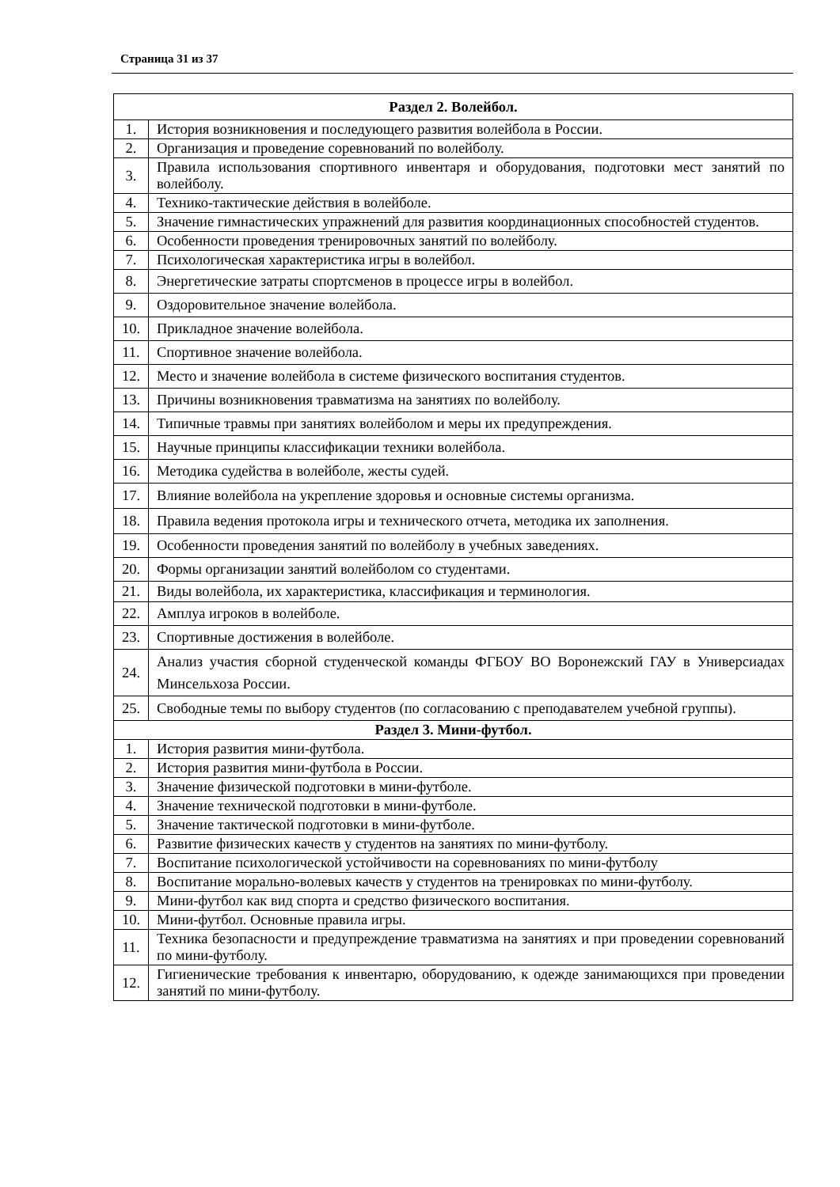Страница 31 из 37
| Раздел 2. Волейбол. | |
| --- | --- |
| 1. | История возникновения и последующего развития волейбола в России. |
| 2. | Организация и проведение соревнований по волейболу. |
| 3. | Правила использования спортивного инвентаря и оборудования, подготовки мест занятий по волейболу. |
| 4. | Технико-тактические действия в волейболе. |
| 5. | Значение гимнастических упражнений для развития координационных способностей студентов. |
| 6. | Особенности проведения тренировочных занятий по волейболу. |
| 7. | Психологическая характеристика игры в волейбол. |
| 8. | Энергетические затраты спортсменов в процессе игры в волейбол. |
| 9. | Оздоровительное значение волейбола. |
| 10. | Прикладное значение волейбола. |
| 11. | Спортивное значение волейбола. |
| 12. | Место и значение волейбола в системе физического воспитания студентов. |
| 13. | Причины возникновения травматизма на занятиях по волейболу. |
| 14. | Типичные травмы при занятиях волейболом и меры их предупреждения. |
| 15. | Научные принципы классификации техники волейбола. |
| 16. | Методика судейства в волейболе, жесты судей. |
| 17. | Влияние волейбола на укрепление здоровья и основные системы организма. |
| 18. | Правила ведения протокола игры и технического отчета, методика их заполнения. |
| 19. | Особенности проведения занятий по волейболу в учебных заведениях. |
| 20. | Формы организации занятий волейболом со студентами. |
| 21. | Виды волейбола, их характеристика, классификация и терминология. |
| 22. | Амплуа игроков в волейболе. |
| 23. | Спортивные достижения в волейболе. |
| 24. | Анализ участия сборной студенческой команды ФГБОУ ВО Воронежский ГАУ в Универсиадах Минсельхоза России. |
| 25. | Свободные темы по выбору студентов (по согласованию с преподавателем учебной группы). |
| Раздел 3. Мини-футбол. | |
| 1. | История развития мини-футбола. |
| 2. | История развития мини-футбола в России. |
| 3. | Значение физической подготовки в мини-футболе. |
| 4. | Значение технической подготовки в мини-футболе. |
| 5. | Значение тактической подготовки в мини-футболе. |
| 6. | Развитие физических качеств у студентов на занятиях по мини-футболу. |
| 7. | Воспитание психологической устойчивости на соревнованиях по мини-футболу |
| 8. | Воспитание морально-волевых качеств у студентов на тренировках по мини-футболу. |
| 9. | Мини-футбол как вид спорта и средство физического воспитания. |
| 10. | Мини-футбол. Основные правила игры. |
| 11. | Техника безопасности и предупреждение травматизма на занятиях и при проведении соревнований по мини-футболу. |
| 12. | Гигиенические требования к инвентарю, оборудованию, к одежде занимающихся при проведении занятий по мини-футболу. |